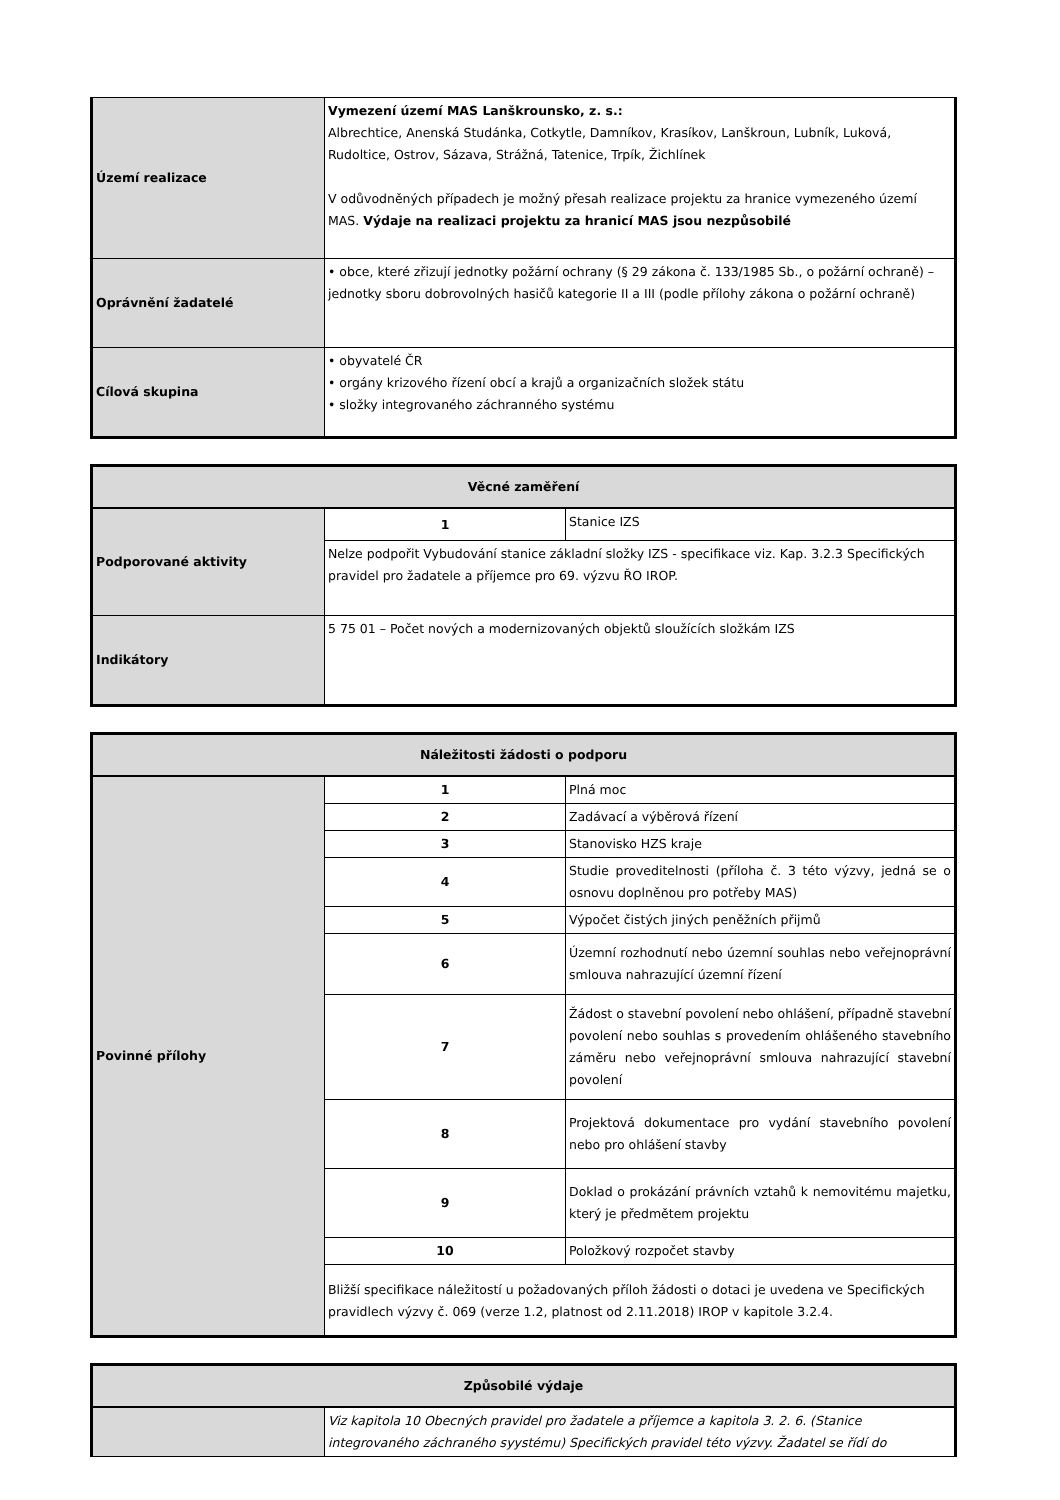| Území realizace | Vymezení území MAS Lanškrounsko, z. s.: Albrechtice, Anenská Studánka, Cotkytle, Damníkov, Krasíkov, Lanškroun, Lubník, Luková, Rudoltice, Ostrov, Sázava, Strážná, Tatenice, Trpík, Žichlínek V odůvodněných případech je možný přesah realizace projektu za hranice vymezeného území MAS. Výdaje na realizaci projektu za hranicí MAS jsou nezpůsobilé |
| Oprávnění žadatelé | • obce, které zřizují jednotky požární ochrany (§ 29 zákona č. 133/1985 Sb., o požární ochraně) – jednotky sboru dobrovolných hasičů kategorie II a III (podle přílohy zákona o požární ochraně) |
| Cílová skupina | • obyvatelé ČR • orgány krizového řízení obcí a krajů a organizačních složek státu • složky integrovaného záchranného systému |
| Věcné zaměření | | |
| --- | --- | --- |
| Podporované aktivity | 1 | Stanice IZS |
| | Nelze podpořit Vybudování stanice základní složky IZS - specifikace viz. Kap. 3.2.3 Specifických pravidel pro žadatele a příjemce pro 69. výzvu ŘO IROP. | |
| Indikátory | 5 75 01 – Počet nových a modernizovaných objektů sloužících složkám IZS | |
| Náležitosti žádosti o podporu | | |
| --- | --- | --- |
| Povinné přílohy | 1 | Plná moc |
| | 2 | Zadávací a výběrová řízení |
| | 3 | Stanovisko HZS kraje |
| | 4 | Studie proveditelnosti (příloha č. 3 této výzvy, jedná se o osnovu doplněnou pro potřeby MAS) |
| | 5 | Výpočet čistých jiných peněžních přijmů |
| | 6 | Územní rozhodnutí nebo územní souhlas nebo veřejnoprávní smlouva nahrazující územní řízení |
| | 7 | Žádost o stavební povolení nebo ohlášení, případně stavební povolení nebo souhlas s provedením ohlášeného stavebního záměru nebo veřejnoprávní smlouva nahrazující stavební povolení |
| | 8 | Projektová dokumentace pro vydání stavebního povolení nebo pro ohlášení stavby |
| | 9 | Doklad o prokázání právních vztahů k nemovitému majetku, který je předmětem projektu |
| | 10 | Položkový rozpočet stavby |
| | Bližší specifikace náležitostí u požadovaných příloh žádosti o dotaci je uvedena ve Specifických pravidlech výzvy č. 069 (verze 1.2, platnost od 2.11.2018) IROP v kapitole 3.2.4. | |
| Způsobilé výdaje | |
| --- | --- |
| | Viz kapitola 10 Obecných pravidel pro žadatele a příjemce a kapitola 3. 2. 6. (Stanice integrovaného záchraného syystému) Specifických pravidel této výzvy. Žadatel se řídí do |